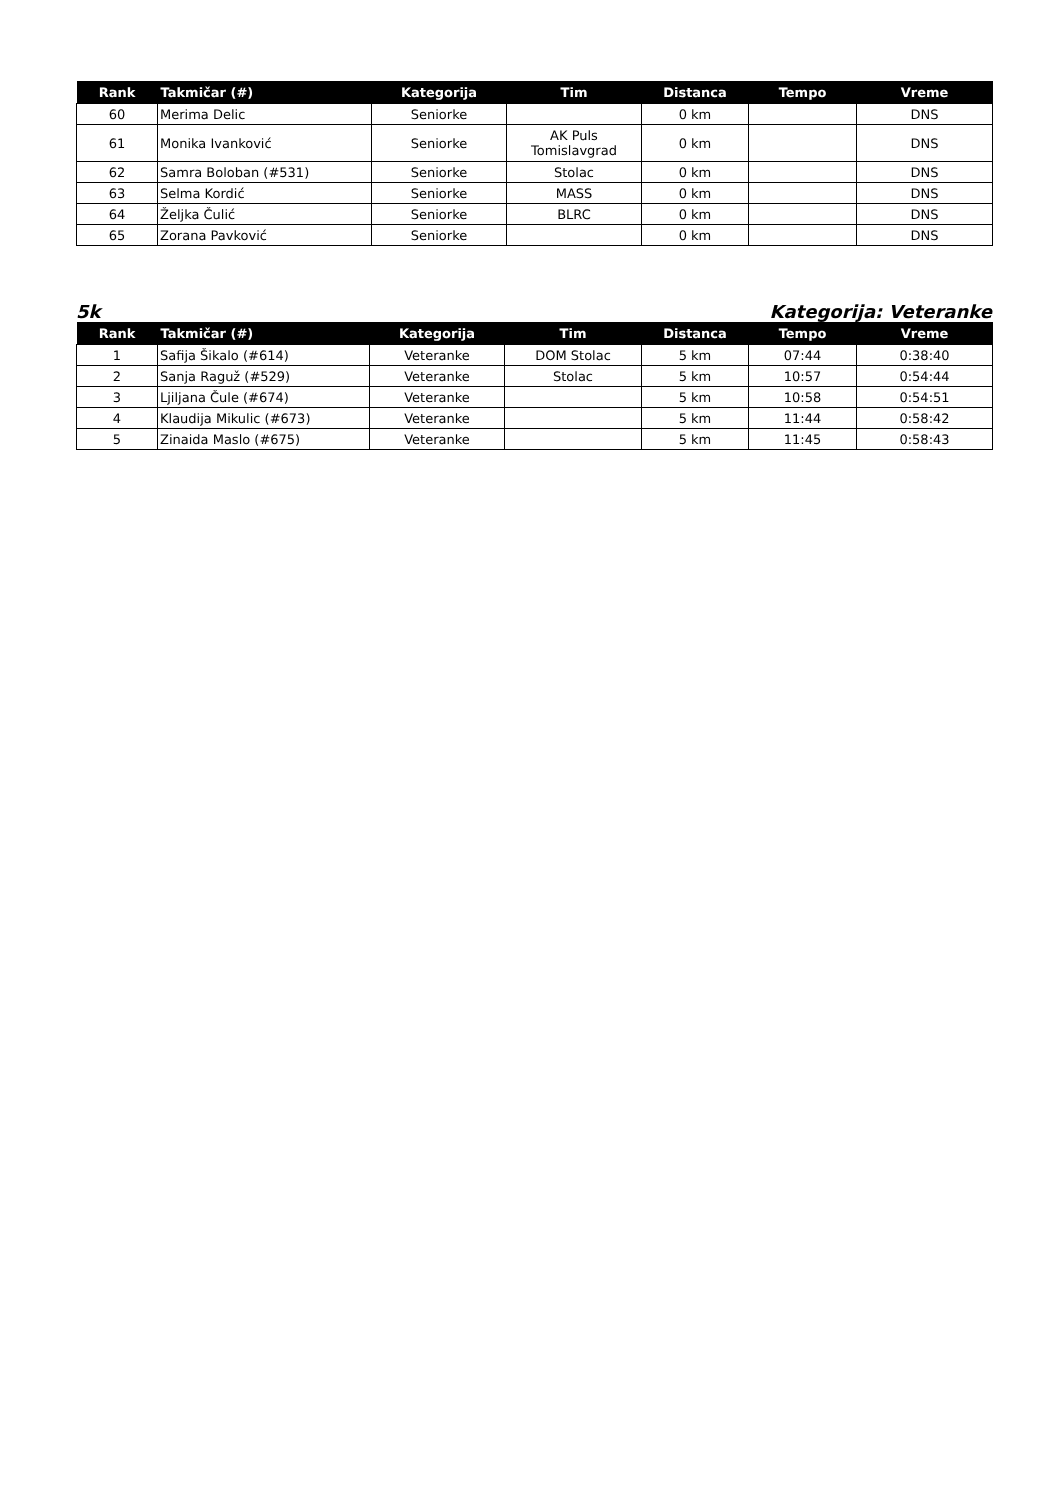| Rank | Takmičar (#) | Kategorija | Tim | Distanca | Tempo | Vreme |
| --- | --- | --- | --- | --- | --- | --- |
| 60 | Merima Delic | Seniorke | | 0 km | | DNS |
| 61 | Monika Ivanković | Seniorke | AK Puls Tomislavgrad | 0 km | | DNS |
| 62 | Samra Boloban (#531) | Seniorke | Stolac | 0 km | | DNS |
| 63 | Selma Kordić | Seniorke | MASS | 0 km | | DNS |
| 64 | Željka Čulić | Seniorke | BLRC | 0 km | | DNS |
| 65 | Zorana Pavković | Seniorke | | 0 km | | DNS |
5k Kategorija: Veteranke
| Rank | Takmičar (#) | Kategorija | Tim | Distanca | Tempo | Vreme |
| --- | --- | --- | --- | --- | --- | --- |
| 1 | Safija Šikalo (#614) | Veteranke | DOM Stolac | 5 km | 07:44 | 0:38:40 |
| 2 | Sanja Raguž (#529) | Veteranke | Stolac | 5 km | 10:57 | 0:54:44 |
| 3 | Ljiljana Čule (#674) | Veteranke | | 5 km | 10:58 | 0:54:51 |
| 4 | Klaudija Mikulic (#673) | Veteranke | | 5 km | 11:44 | 0:58:42 |
| 5 | Zinaida Maslo (#675) | Veteranke | | 5 km | 11:45 | 0:58:43 |